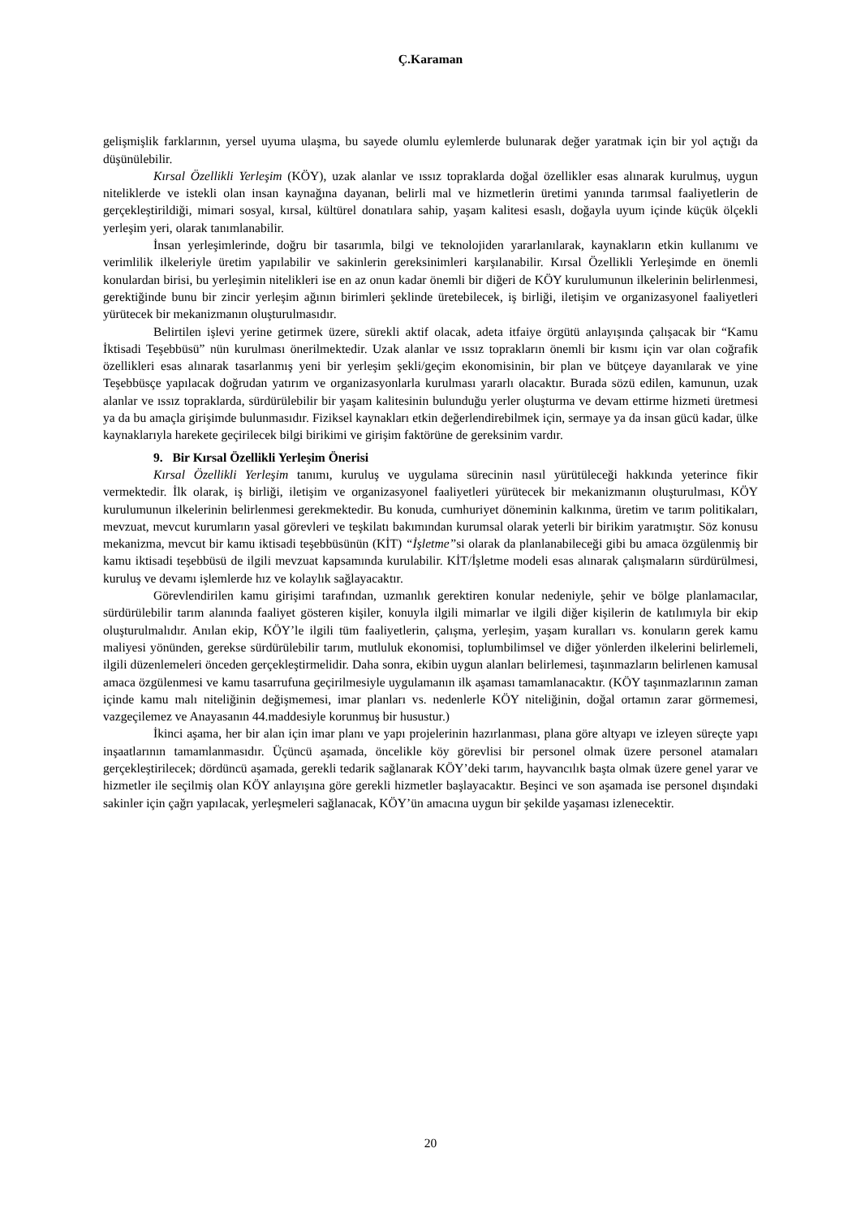Ç.Karaman
gelişmişlik farklarının, yersel uyuma ulaşma, bu sayede olumlu eylemlerde bulunarak değer yaratmak için bir yol açtığı da düşünülebilir.
Kırsal Özellikli Yerleşim (KÖY), uzak alanlar ve ıssız topraklarda doğal özellikler esas alınarak kurulmuş, uygun niteliklerde ve istekli olan insan kaynağına dayanan, belirli mal ve hizmetlerin üretimi yanında tarımsal faaliyetlerin de gerçekleştirildiği, mimari sosyal, kırsal, kültürel donatılara sahip, yaşam kalitesi esaslı, doğayla uyum içinde küçük ölçekli yerleşim yeri, olarak tanımlanabilir.
İnsan yerleşimlerinde, doğru bir tasarımla, bilgi ve teknolojiden yararlanılarak, kaynakların etkin kullanımı ve verimlilik ilkeleriyle üretim yapılabilir ve sakinlerin gereksinimleri karşılanabilir. Kırsal Özellikli Yerleşimde en önemli konulardan birisi, bu yerleşimin nitelikleri ise en az onun kadar önemli bir diğeri de KÖY kurulumunun ilkelerinin belirlenmesi, gerektiğinde bunu bir zincir yerleşim ağının birimleri şeklinde üretebilecek, iş birliği, iletişim ve organizasyonel faaliyetleri yürütecek bir mekanizmanın oluşturulmasıdır.
Belirtilen işlevi yerine getirmek üzere, sürekli aktif olacak, adeta itfaiye örgütü anlayışında çalışacak bir “Kamu İktisadi Teşebbüsü” nün kurulması önerilmektedir. Uzak alanlar ve ıssız toprakların önemli bir kısmı için var olan coğrafik özellikleri esas alınarak tasarlanmış yeni bir yerleşim şekli/geçim ekonomisinin, bir plan ve bütçeye dayanılarak ve yine Teşebbüsçe yapılacak doğrudan yatırım ve organizasyonlarla kurulması yararlı olacaktır. Burada sözü edilen, kamunun, uzak alanlar ve ıssız topraklarda, sürdürülebilir bir yaşam kalitesinin bulunduğu yerler oluşturma ve devam ettirme hizmeti üretmesi ya da bu amaçla girişimde bulunmasıdır. Fiziksel kaynakları etkin değerlendirebilmek için, sermaye ya da insan gücü kadar, ülke kaynaklarıyla harekete geçirilecek bilgi birikimi ve girişim faktörüne de gereksinim vardır.
9. Bir Kırsal Özellikli Yerleşim Önerisi
Kırsal Özellikli Yerleşim tanımı, kuruluş ve uygulama sürecinin nasıl yürütüleceği hakkında yeterince fikir vermektedir. İlk olarak, iş birliği, iletişim ve organizasyonel faaliyetleri yürütecek bir mekanizmanın oluşturulması, KÖY kurulumunun ilkelerinin belirlenmesi gerekmektedir. Bu konuda, cumhuriyet döneminin kalkınma, üretim ve tarım politikaları, mevzuat, mevcut kurumların yasal görevleri ve teşkilatı bakımından kurumsal olarak yeterli bir birikim yaratmıştır. Söz konusu mekanizma, mevcut bir kamu iktisadi teşebbüsünün (KİT) “İşletme”si olarak da planlanabileceği gibi bu amaca özgülenmiş bir kamu iktisadi teşebbüsü de ilgili mevzuat kapsamında kurulabilir. KİT/İşletme modeli esas alınarak çalışmaların sürdürülmesi, kuruluş ve devamı işlemlerde hız ve kolaylık sağlayacaktır.
Görevlendirilen kamu girişimi tarafından, uzmanlık gerektiren konular nedeniyle, şehir ve bölge planlamacılar, sürdürülebilir tarım alanında faaliyet gösteren kişiler, konuyla ilgili mimarlar ve ilgili diğer kişilerin de katılımıyla bir ekip oluşturulmalıdır. Anılan ekip, KÖY’le ilgili tüm faaliyetlerin, çalışma, yerleşim, yaşam kuralları vs. konuların gerek kamu maliyesi yönünden, gerekse sürdürülebilir tarım, mutluluk ekonomisi, toplumbilimsel ve diğer yönlerden ilkelerini belirlemeli, ilgili düzenlemeleri önceden gerçekleştirmelidir. Daha sonra, ekibin uygun alanları belirlemesi, taşınmazların belirlenen kamusal amaca özgülenmesi ve kamu tasarrufuna geçirilmesiyle uygulamanın ilk aşaması tamamlanacaktır. (KÖY taşınmazlarının zaman içinde kamu malı niteliğinin değişmemesi, imar planları vs. nedenlerle KÖY niteliğinin, doğal ortamın zarar görmemesi, vazgeçilemez ve Anayasanın 44.maddesiyle korunmuş bir husustur.)
İkinci aşama, her bir alan için imar planı ve yapı projelerinin hazırlanması, plana göre altyapı ve izleyen süreçte yapı inşaatlarının tamamlanmasıdır. Üçüncü aşamada, öncelikle köy görevlisi bir personel olmak üzere personel atamaları gerçekleştirilecek; dördüncü aşamada, gerekli tedarik sağlanarak KÖY’deki tarım, hayvancılık başta olmak üzere genel yarar ve hizmetler ile seçilmiş olan KÖY anlayışına göre gerekli hizmetler başlayacaktır. Beşinci ve son aşamada ise personel dışındaki sakinler için çağrı yapılacak, yerleşmeleri sağlanacak, KÖY’ün amacına uygun bir şekilde yaşaması izlenecektir.
20